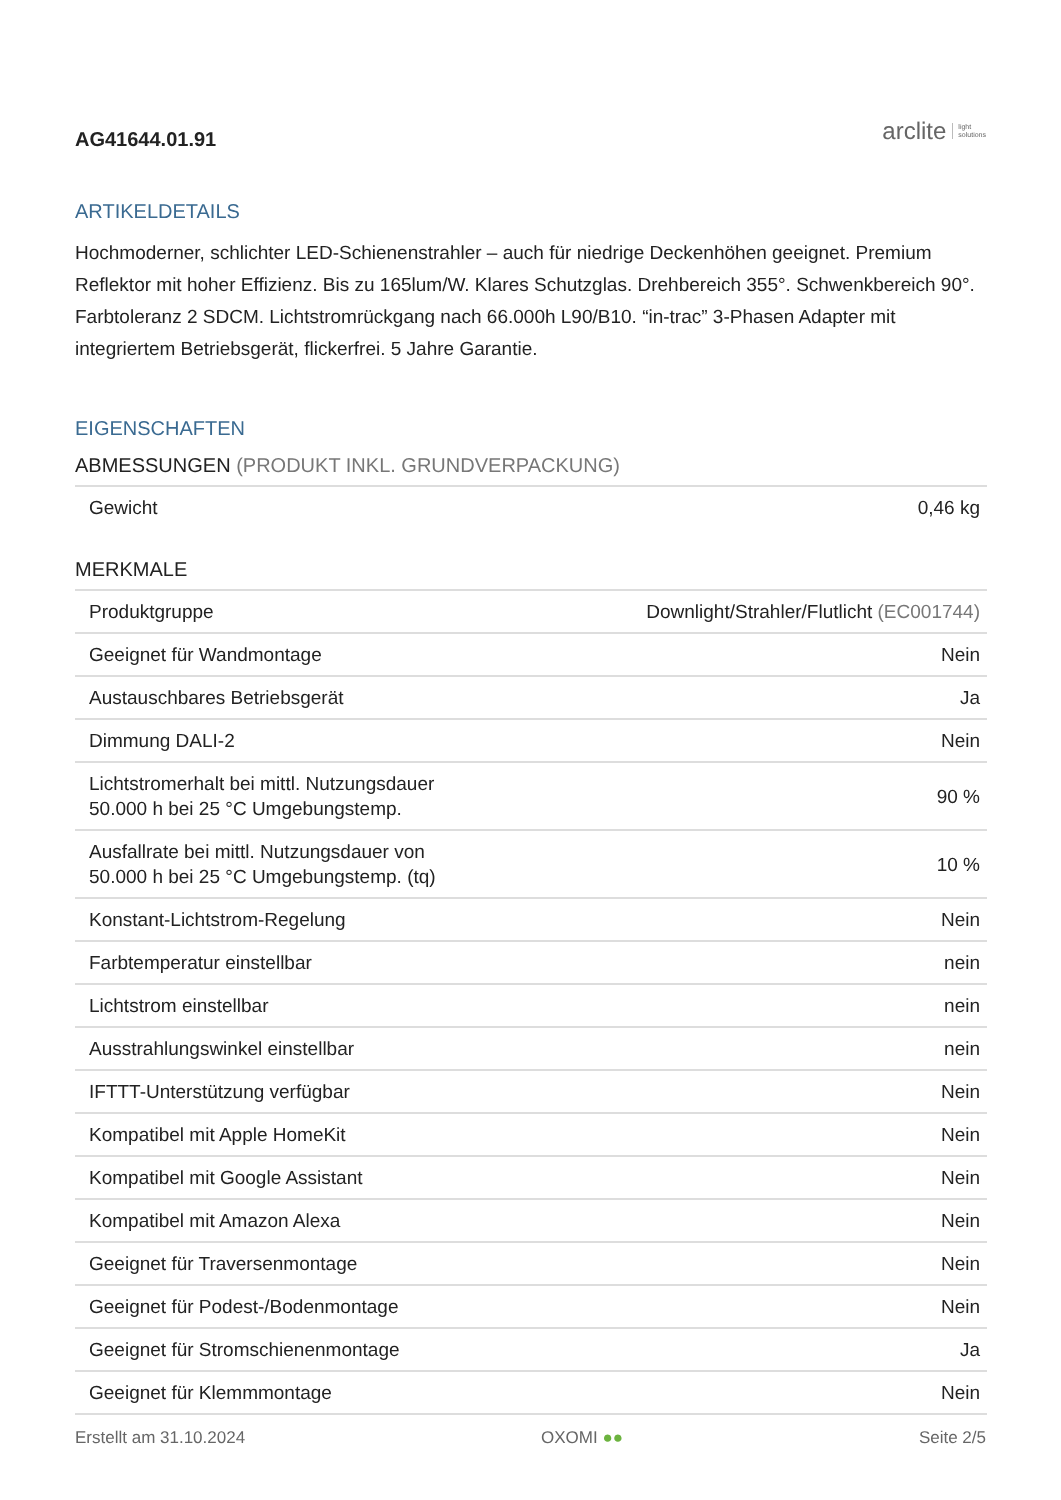AG41644.01.91
arclite light
solutions
ARTIKELDETAILS
Hochmoderner, schlichter LED-Schienenstrahler – auch für niedrige Deckenhöhen geeignet. Premium Reflektor mit hoher Effizienz. Bis zu 165lum/W. Klares Schutzglas. Drehbereich 355°. Schwenkbereich 90°. Farbtoleranz 2 SDCM. Lichtstromrückgang nach 66.000h L90/B10. “in-trac” 3-Phasen Adapter mit integriertem Betriebsgerät, flickerfrei. 5 Jahre Garantie.
EIGENSCHAFTEN
ABMESSUNGEN (PRODUKT INKL. GRUNDVERPACKUNG)
| Gewicht | 0,46 kg |
MERKMALE
| Produktgruppe | Downlight/Strahler/Flutlicht (EC001744) |
| Geeignet für Wandmontage | Nein |
| Austauschbares Betriebsgerät | Ja |
| Dimmung DALI-2 | Nein |
| Lichtstromerhalt bei mittl. Nutzungsdauer 50.000 h bei 25 °C Umgebungstemp. | 90 % |
| Ausfallrate bei mittl. Nutzungsdauer von 50.000 h bei 25 °C Umgebungstemp. (tq) | 10 % |
| Konstant-Lichtstrom-Regelung | Nein |
| Farbtemperatur einstellbar | nein |
| Lichtstrom einstellbar | nein |
| Ausstrahlungswinkel einstellbar | nein |
| IFTTT-Unterstützung verfügbar | Nein |
| Kompatibel mit Apple HomeKit | Nein |
| Kompatibel mit Google Assistant | Nein |
| Kompatibel mit Amazon Alexa | Nein |
| Geeignet für Traversenmontage | Nein |
| Geeignet für Podest-/Bodenmontage | Nein |
| Geeignet für Stromschienenmontage | Ja |
| Geeignet für Klemmmontage | Nein |
Erstellt am 31.10.2024 OXOMI ●● Seite 2/5